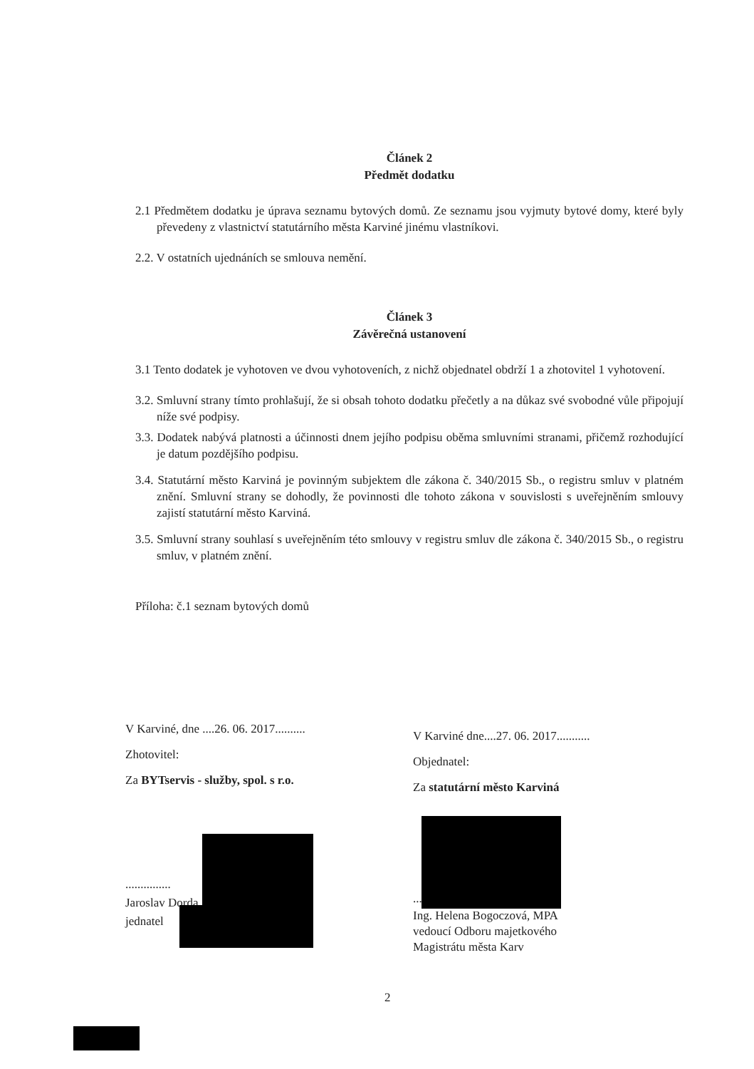Článek 2
Předmět dodatku
2.1 Předmětem dodatku je úprava seznamu bytových domů. Ze seznamu jsou vyjmuty bytové domy, které byly převedeny z vlastnictví statutárního města Karviné jinému vlastníkovi.
2.2. V ostatních ujednáních se smlouva nemění.
Článek 3
Závěrečná ustanovení
3.1 Tento dodatek je vyhotoven ve dvou vyhotoveních, z nichž objednatel obdrží 1 a zhotovitel 1 vyhotovení.
3.2. Smluvní strany tímto prohlašují, že si obsah tohoto dodatku přečetly a na důkaz své svobodné vůle připojují níže své podpisy.
3.3. Dodatek nabývá platnosti a účinnosti dnem jejího podpisu oběma smluvními stranami, přičemž rozhodující je datum pozdějšího podpisu.
3.4. Statutární město Karviná je povinným subjektem dle zákona č. 340/2015 Sb., o registru smluv v platném znění. Smluvní strany se dohodly, že povinnosti dle tohoto zákona v souvislosti s uveřejněním smlouvy zajistí statutární město Karviná.
3.5. Smluvní strany souhlasí s uveřejněním této smlouvy v registru smluv dle zákona č. 340/2015 Sb., o registru smluv, v platném znění.
Příloha: č.1 seznam bytových domů
V Karviné, dne ....26. 06. 2017..........
Zhotovitel:
Za BYTservis - služby, spol. s r.o.
...............
Jaroslav Dorda
jednatel
V Karviné dne....27. 06. 2017...........
Objednatel:
Za statutární město Karviná
....................................
Ing. Helena Bogoczová, MPA
vedoucí Odboru majetkového
Magistrátu města Karv
2